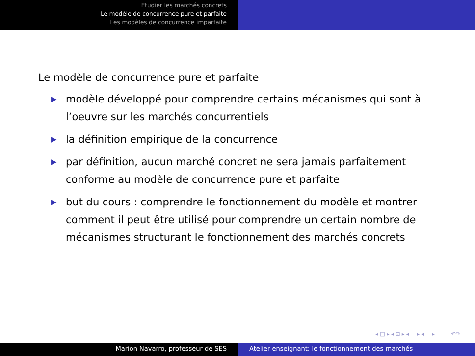Etudier les marchés concrets
Le modèle de concurrence pure et parfaite
Les modèles de concurrence imparfaite
Le modèle de concurrence pure et parfaite
▶ modèle développé pour comprendre certains mécanismes qui sont à l’oeuvre sur les marchés concurrentiels
▶ la définition empirique de la concurrence
▶ par définition, aucun marché concret ne sera jamais parfaitement conforme au modèle de concurrence pure et parfaite
▶ but du cours : comprendre le fonctionnement du modèle et montrer comment il peut être utilisé pour comprendre un certain nombre de mécanismes structurant le fonctionnement des marchés concrets
◂ □ ▸ ◂ ⊡ ▸ ◂ ≡ ▸ ◂ ≡ ▸ ≡ ↶↷
Marion Navarro, professeur de SES Atelier enseignant: le fonctionnement des marchés